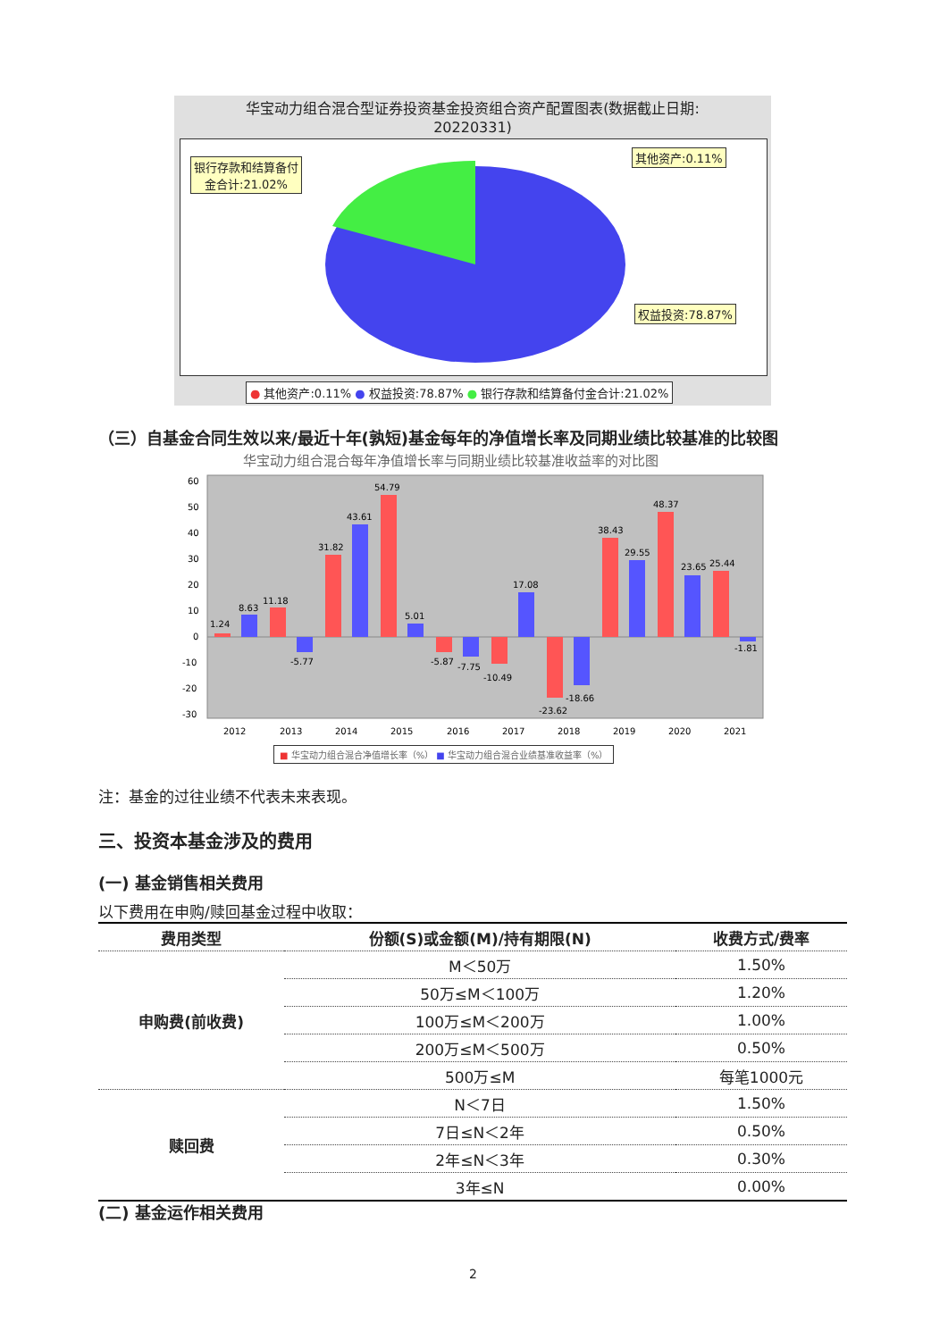华宝动力组合混合型证券投资基金投资组合资产配置图表(数据截止日期:
20220331)
银行存款和结算备付
金合计:21.02%
其他资产:0.11%
权益投资:78.87%
● 其他资产:0.11% ● 权益投资:78.87% ● 银行存款和结算备付金合计:21.02%
（三）自基金合同生效以来/最近十年(孰短)基金每年的净值增长率及同期业绩比较基准的比较图
华宝动力组合混合每年净值增长率与同期业绩比较基准收益率的对比图
60
50
40
30
20
10
0
-10
-20
-30
1.24
8.63
11.18
-5.77
31.82
43.61
54.79
5.01
-5.87
-7.75
-10.49
17.08
-23.62
-18.66
38.43
29.55
48.37
23.65
25.44
-1.81
2012
2013
2014
2015
2016
2017
2018
2019
2020
2021
■ 华宝动力组合混合净值增长率（%） ■ 华宝动力组合混合业绩基准收益率（%）
注：基金的过往业绩不代表未来表现。
三、投资本基金涉及的费用
(一) 基金销售相关费用
以下费用在申购/赎回基金过程中收取：
| 费用类型 | 份额(S)或金额(M)/持有期限(N) | 收费方式/费率 |
| --- | --- | --- |
| 申购费(前收费) | M＜50万 | 1.50% |
| | 50万≤M＜100万 | 1.20% |
| | 100万≤M＜200万 | 1.00% |
| | 200万≤M＜500万 | 0.50% |
| | 500万≤M | 每笔1000元 |
| 赎回费 | N＜7日 | 1.50% |
| | 7日≤N＜2年 | 0.50% |
| | 2年≤N＜3年 | 0.30% |
| | 3年≤N | 0.00% |
(二) 基金运作相关费用
2